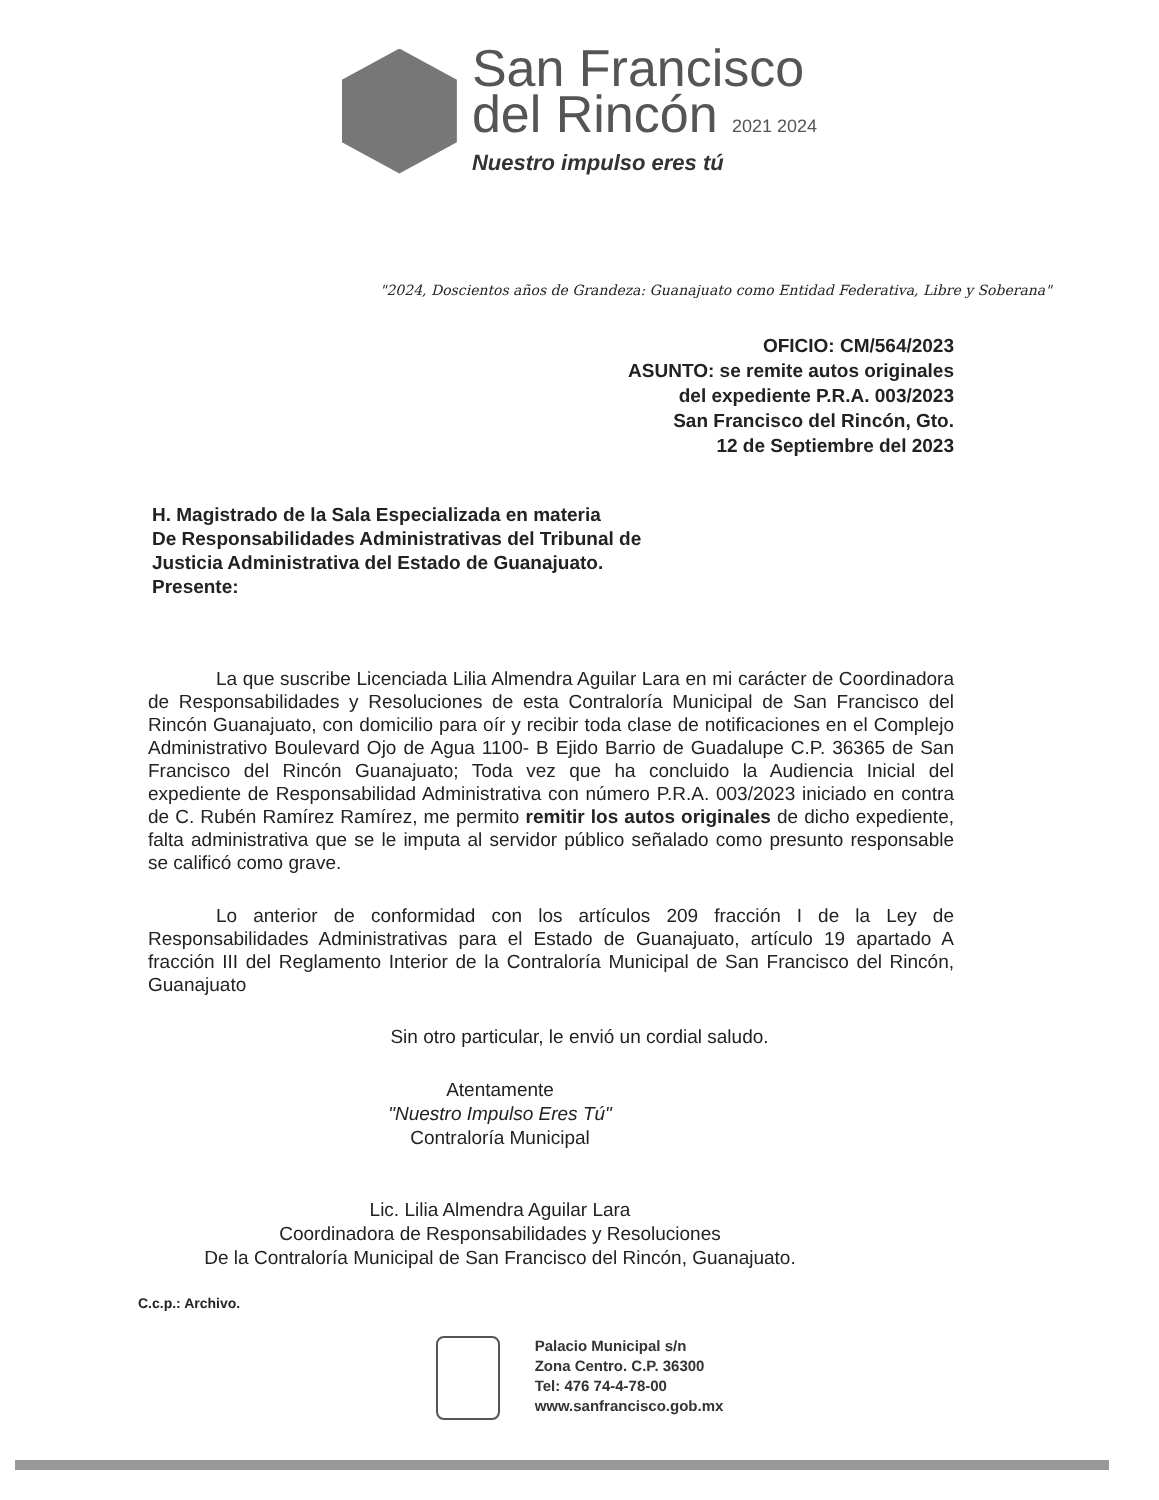San Francisco
del Rincón 2021 2024
Nuestro impulso eres tú
"2024, Doscientos años de Grandeza: Guanajuato como Entidad Federativa, Libre y Soberana"
OFICIO: CM/564/2023
ASUNTO: se remite autos originales
del expediente P.R.A. 003/2023
San Francisco del Rincón, Gto.
12 de Septiembre del 2023
H. Magistrado de la Sala Especializada en materia
De Responsabilidades Administrativas del Tribunal de
Justicia Administrativa del Estado de Guanajuato.
Presente:
La que suscribe Licenciada Lilia Almendra Aguilar Lara en mi carácter de Coordinadora de Responsabilidades y Resoluciones de esta Contraloría Municipal de San Francisco del Rincón Guanajuato, con domicilio para oír y recibir toda clase de notificaciones en el Complejo Administrativo Boulevard Ojo de Agua 1100- B Ejido Barrio de Guadalupe C.P. 36365 de San Francisco del Rincón Guanajuato; Toda vez que ha concluido la Audiencia Inicial del expediente de Responsabilidad Administrativa con número P.R.A. 003/2023 iniciado en contra de C. Rubén Ramírez Ramírez, me permito remitir los autos originales de dicho expediente, falta administrativa que se le imputa al servidor público señalado como presunto responsable se calificó como grave.
Lo anterior de conformidad con los artículos 209 fracción I de la Ley de Responsabilidades Administrativas para el Estado de Guanajuato, artículo 19 apartado A fracción III del Reglamento Interior de la Contraloría Municipal de San Francisco del Rincón, Guanajuato
Sin otro particular, le envió un cordial saludo.
Atentamente
"Nuestro Impulso Eres Tú"
Contraloría Municipal
Lic. Lilia Almendra Aguilar Lara
Coordinadora de Responsabilidades y Resoluciones
De la Contraloría Municipal de San Francisco del Rincón, Guanajuato.
C.c.p.: Archivo.
Palacio Municipal s/n
Zona Centro. C.P. 36300
Tel: 476 74-4-78-00
www.sanfrancisco.gob.mx